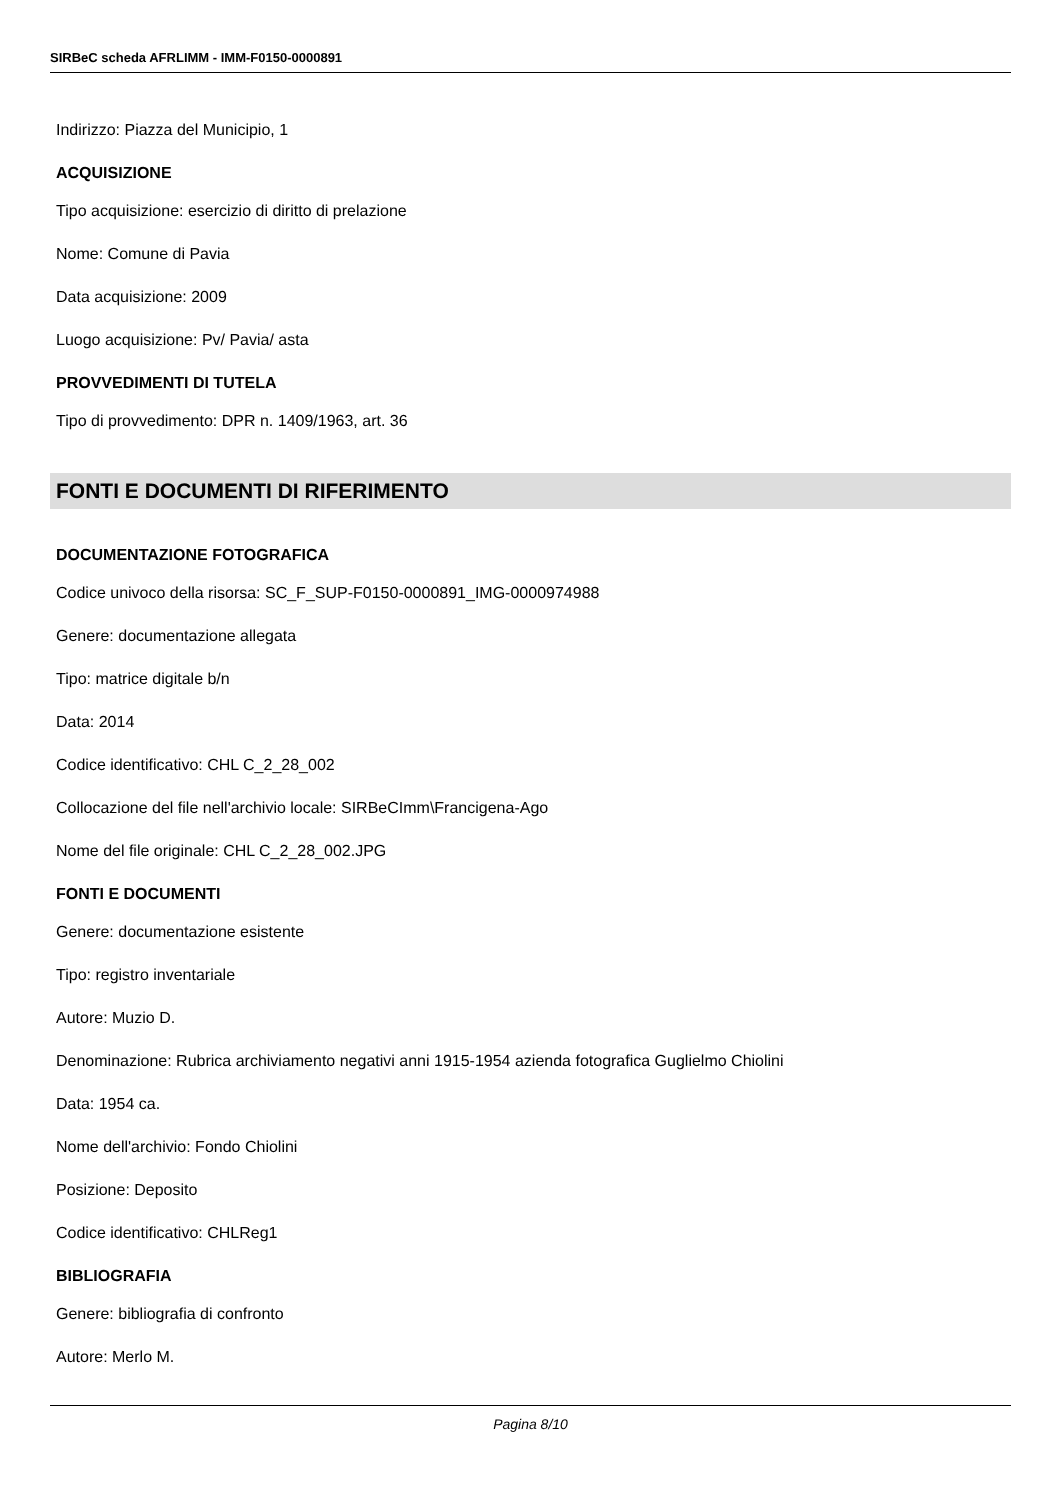SIRBeC scheda AFRLIMM - IMM-F0150-0000891
Indirizzo: Piazza del Municipio, 1
ACQUISIZIONE
Tipo acquisizione: esercizio di diritto di prelazione
Nome: Comune di Pavia
Data acquisizione: 2009
Luogo acquisizione: Pv/ Pavia/ asta
PROVVEDIMENTI DI TUTELA
Tipo di provvedimento: DPR n. 1409/1963, art. 36
FONTI E DOCUMENTI DI RIFERIMENTO
DOCUMENTAZIONE FOTOGRAFICA
Codice univoco della risorsa: SC_F_SUP-F0150-0000891_IMG-0000974988
Genere: documentazione allegata
Tipo: matrice digitale b/n
Data: 2014
Codice identificativo: CHL C_2_28_002
Collocazione del file nell'archivio locale: SIRBeCImm\Francigena-Ago
Nome del file originale: CHL C_2_28_002.JPG
FONTI E DOCUMENTI
Genere: documentazione esistente
Tipo: registro inventariale
Autore: Muzio D.
Denominazione: Rubrica archiviamento negativi anni 1915-1954 azienda fotografica Guglielmo Chiolini
Data: 1954 ca.
Nome dell'archivio: Fondo Chiolini
Posizione: Deposito
Codice identificativo: CHLReg1
BIBLIOGRAFIA
Genere: bibliografia di confronto
Autore: Merlo M.
Pagina 8/10